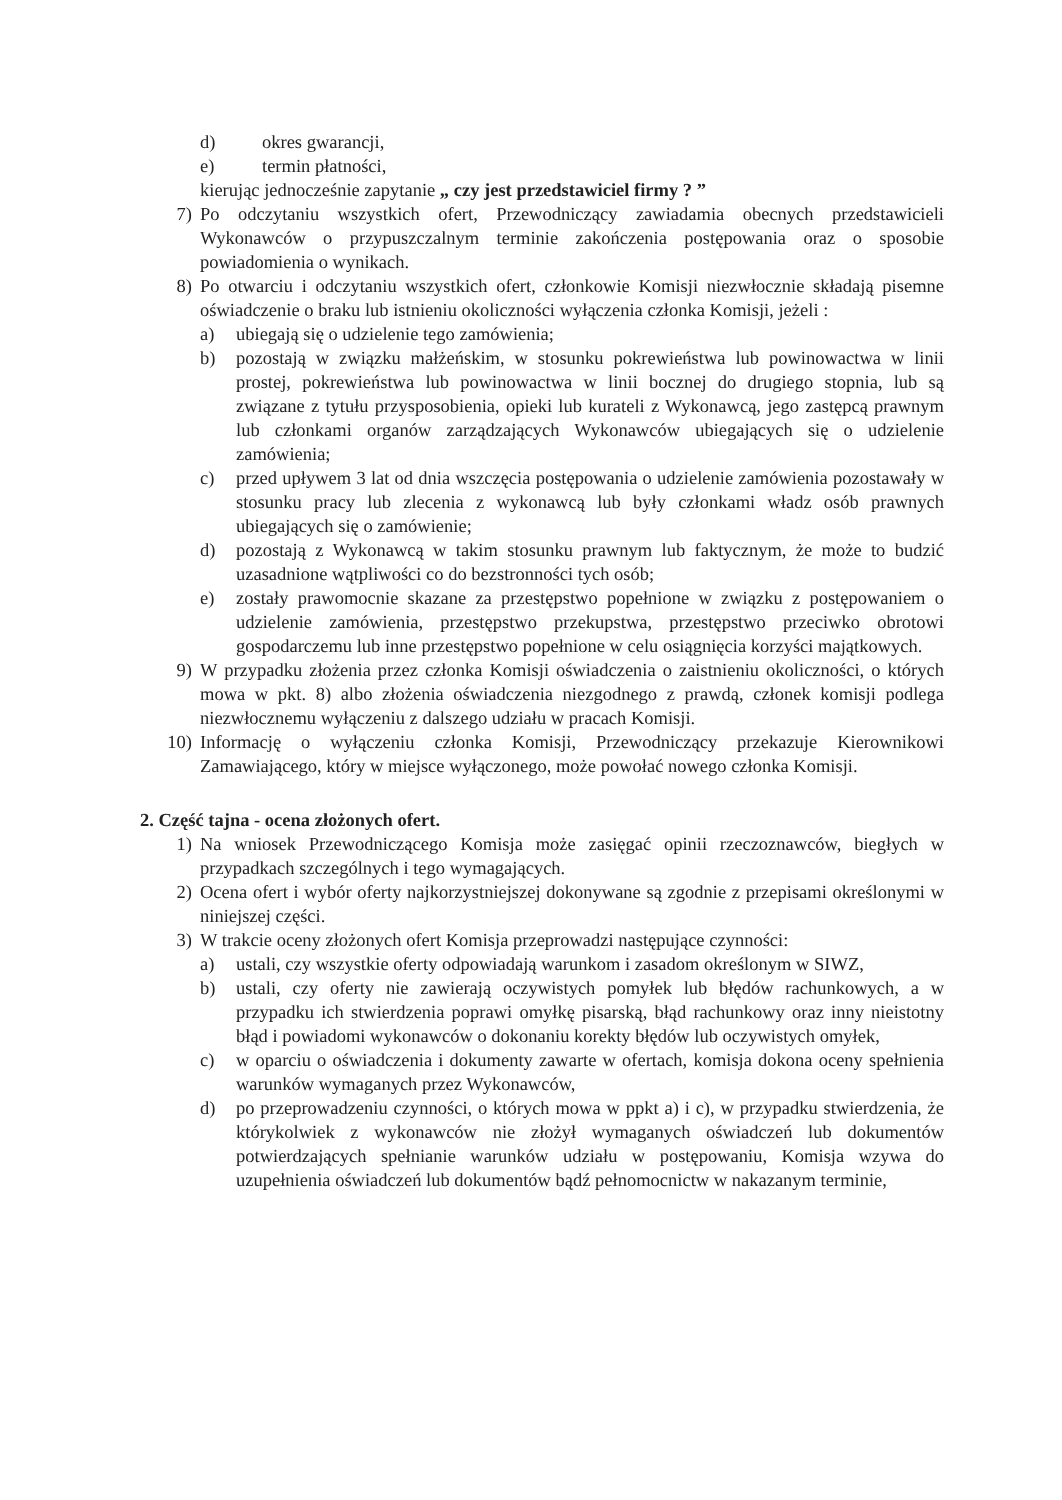d) okres gwarancji,
e) termin płatności,
kierując jednocześnie zapytanie „ czy jest przedstawiciel firmy ? ”
7) Po odczytaniu wszystkich ofert, Przewodniczący zawiadamia obecnych przedstawicieli Wykonawców o przypuszczalnym terminie zakończenia postępowania oraz o sposobie powiadomienia o wynikach.
8) Po otwarciu i odczytaniu wszystkich ofert, członkowie Komisji niezwłocznie składają pisemne oświadczenie o braku lub istnieniu okoliczności wyłączenia członka Komisji, jeżeli :
a) ubiegają się o udzielenie tego zamówienia;
b) pozostają w związku małżeńskim, w stosunku pokrewieństwa lub powinowactwa w linii prostej, pokrewieństwa lub powinowactwa w linii bocznej do drugiego stopnia, lub są związane z tytułu przysposobienia, opieki lub kurateli z Wykonawcą, jego zastępcą prawnym lub członkami organów zarządzających Wykonawców ubiegających się o udzielenie zamówienia;
c) przed upływem 3 lat od dnia wszczęcia postępowania o udzielenie zamówienia pozostawały w stosunku pracy lub zlecenia z wykonawcą lub były członkami władz osób prawnych ubiegających się o zamówienie;
d) pozostają z Wykonawcą w takim stosunku prawnym lub faktycznym, że może to budzić uzasadnione wątpliwości co do bezstronności tych osób;
e) zostały prawomocnie skazane za przestępstwo popełnione w związku z postępowaniem o udzielenie zamówienia, przestępstwo przekupstwa, przestępstwo przeciwko obrotowi gospodarczemu lub inne przestępstwo popełnione w celu osiągnięcia korzyści majątkowych.
9) W przypadku złożenia przez członka Komisji oświadczenia o zaistnieniu okoliczności, o których mowa w pkt. 8) albo złożenia oświadczenia niezgodnego z prawdą, członek komisji podlega niezwłocznemu wyłączeniu z dalszego udziału w pracach Komisji.
10) Informację o wyłączeniu członka Komisji, Przewodniczący przekazuje Kierownikowi Zamawiającego, który w miejsce wyłączonego, może powołać nowego członka Komisji.
2. Część tajna - ocena złożonych ofert.
1) Na wniosek Przewodniczącego Komisja może zasięgać opinii rzeczoznawców, biegłych w przypadkach szczególnych i tego wymagających.
2) Ocena ofert i wybór oferty najkorzystniejszej dokonywane są zgodnie z przepisami określonymi w niniejszej części.
3) W trakcie oceny złożonych ofert Komisja przeprowadzi następujące czynności:
a) ustali, czy wszystkie oferty odpowiadają warunkom i zasadom określonym w SIWZ,
b) ustali, czy oferty nie zawierają oczywistych pomyłek lub błędów rachunkowych, a w przypadku ich stwierdzenia poprawi omyłkę pisarską, błąd rachunkowy oraz inny nieistotny błąd i powiadomi wykonawców o dokonaniu korekty błędów lub oczywistych omyłek,
c) w oparciu o oświadczenia i dokumenty zawarte w ofertach, komisja dokona oceny spełnienia warunków wymaganych przez Wykonawców,
d) po przeprowadzeniu czynności, o których mowa w ppkt a) i c), w przypadku stwierdzenia, że którykolwiek z wykonawców nie złożył wymaganych oświadczeń lub dokumentów potwierdzających spełnianie warunków udziału w postępowaniu, Komisja wzywa do uzupełnienia oświadczeń lub dokumentów bądź pełnomocnictw w nakazanym terminie,